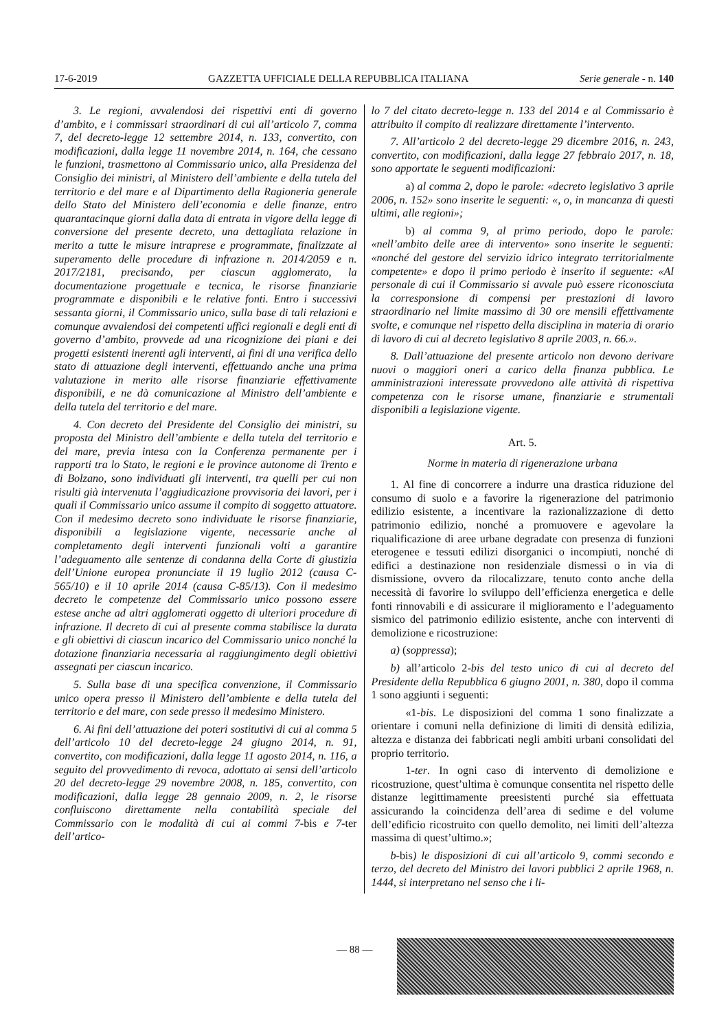17-6-2019 GAZZETTA UFFICIALE DELLA REPUBBLICA ITALIANA Serie generale - n. 140
3. Le regioni, avvalendosi dei rispettivi enti di governo d’ambito, e i commissari straordinari di cui all’articolo 7, comma 7, del decreto-legge 12 settembre 2014, n. 133, convertito, con modificazioni, dalla legge 11 novembre 2014, n. 164, che cessano le funzioni, trasmettono al Commissario unico, alla Presidenza del Consiglio dei ministri, al Ministero dell’ambiente e della tutela del territorio e del mare e al Dipartimento della Ragioneria generale dello Stato del Ministero dell’economia e delle finanze, entro quarantacinque giorni dalla data di entrata in vigore della legge di conversione del presente decreto, una dettagliata relazione in merito a tutte le misure intraprese e programmate, finalizzate al superamento delle procedure di infrazione n. 2014/2059 e n. 2017/2181, precisando, per ciascun agglomerato, la documentazione progettuale e tecnica, le risorse finanziarie programmate e disponibili e le relative fonti. Entro i successivi sessanta giorni, il Commissario unico, sulla base di tali relazioni e comunque avvalendosi dei competenti uffici regionali e degli enti di governo d’ambito, provvede ad una ricognizione dei piani e dei progetti esistenti inerenti agli interventi, ai fini di una verifica dello stato di attuazione degli interventi, effettuando anche una prima valutazione in merito alle risorse finanziarie effettivamente disponibili, e ne dà comunicazione al Ministro dell’ambiente e della tutela del territorio e del mare.
4. Con decreto del Presidente del Consiglio dei ministri, su proposta del Ministro dell’ambiente e della tutela del territorio e del mare, previa intesa con la Conferenza permanente per i rapporti tra lo Stato, le regioni e le province autonome di Trento e di Bolzano, sono individuati gli interventi, tra quelli per cui non risulti già intervenuta l’aggiudicazione provvisoria dei lavori, per i quali il Commissario unico assume il compito di soggetto attuatore. Con il medesimo decreto sono individuate le risorse finanziarie, disponibili a legislazione vigente, necessarie anche al completamento degli interventi funzionali volti a garantire l’adeguamento alle sentenze di condanna della Corte di giustizia dell’Unione europea pronunciate il 19 luglio 2012 (causa C-565/10) e il 10 aprile 2014 (causa C-85/13). Con il medesimo decreto le competenze del Commissario unico possono essere estese anche ad altri agglomerati oggetto di ulteriori procedure di infrazione. Il decreto di cui al presente comma stabilisce la durata e gli obiettivi di ciascun incarico del Commissario unico nonché la dotazione finanziaria necessaria al raggiungimento degli obiettivi assegnati per ciascun incarico.
5. Sulla base di una specifica convenzione, il Commissario unico opera presso il Ministero dell’ambiente e della tutela del territorio e del mare, con sede presso il medesimo Ministero.
6. Ai fini dell’attuazione dei poteri sostitutivi di cui al comma 5 dell’articolo 10 del decreto-legge 24 giugno 2014, n. 91, convertito, con modificazioni, dalla legge 11 agosto 2014, n. 116, a seguito del provvedimento di revoca, adottato ai sensi dell’articolo 20 del decreto-legge 29 novembre 2008, n. 185, convertito, con modificazioni, dalla legge 28 gennaio 2009, n. 2, le risorse confluiscono direttamente nella contabilità speciale del Commissario con le modalità di cui ai commi 7-bis e 7-ter dell’artico-
lo 7 del citato decreto-legge n. 133 del 2014 e al Commissario è attribuito il compito di realizzare direttamente l’intervento.
7. All’articolo 2 del decreto-legge 29 dicembre 2016, n. 243, convertito, con modificazioni, dalla legge 27 febbraio 2017, n. 18, sono apportate le seguenti modificazioni:
a) al comma 2, dopo le parole: «decreto legislativo 3 aprile 2006, n. 152» sono inserite le seguenti: «, o, in mancanza di questi ultimi, alle regioni»;
b) al comma 9, al primo periodo, dopo le parole: «nell’ambito delle aree di intervento» sono inserite le seguenti: «nonché del gestore del servizio idrico integrato territorialmente competente» e dopo il primo periodo è inserito il seguente: «Al personale di cui il Commissario si avvale può essere riconosciuta la corresponsione di compensi per prestazioni di lavoro straordinario nel limite massimo di 30 ore mensili effettivamente svolte, e comunque nel rispetto della disciplina in materia di orario di lavoro di cui al decreto legislativo 8 aprile 2003, n. 66.».
8. Dall’attuazione del presente articolo non devono derivare nuovi o maggiori oneri a carico della finanza pubblica. Le amministrazioni interessate provvedono alle attività di rispettiva competenza con le risorse umane, finanziarie e strumentali disponibili a legislazione vigente.
Art. 5.
Norme in materia di rigenerazione urbana
1. Al fine di concorrere a indurre una drastica riduzione del consumo di suolo e a favorire la rigenerazione del patrimonio edilizio esistente, a incentivare la razionalizzazione di detto patrimonio edilizio, nonché a promuovere e agevolare la riqualificazione di aree urbane degradate con presenza di funzioni eterogenee e tessuti edilizi disorganici o incompiuti, nonché di edifici a destinazione non residenziale dismessi o in via di dismissione, ovvero da rilocalizzare, tenuto conto anche della necessità di favorire lo sviluppo dell’efficienza energetica e delle fonti rinnovabili e di assicurare il miglioramento e l’adeguamento sismico del patrimonio edilizio esistente, anche con interventi di demolizione e ricostruzione:
a) (soppressa);
b) all’articolo 2-bis del testo unico di cui al decreto del Presidente della Repubblica 6 giugno 2001, n. 380, dopo il comma 1 sono aggiunti i seguenti:
«1-bis. Le disposizioni del comma 1 sono finalizzate a orientare i comuni nella definizione di limiti di densità edilizia, altezza e distanza dei fabbricati negli ambiti urbani consolidati del proprio territorio.
1-ter. In ogni caso di intervento di demolizione e ricostruzione, quest’ultima è comunque consentita nel rispetto delle distanze legittimamente preesistenti purché sia effettuata assicurando la coincidenza dell’area di sedime e del volume dell’edificio ricostruito con quello demolito, nei limiti dell’altezza massima di quest’ultimo.»;
b-bis) le disposizioni di cui all’articolo 9, commi secondo e terzo, del decreto del Ministro dei lavori pubblici 2 aprile 1968, n. 1444, si interpretano nel senso che i li-
— 88 —